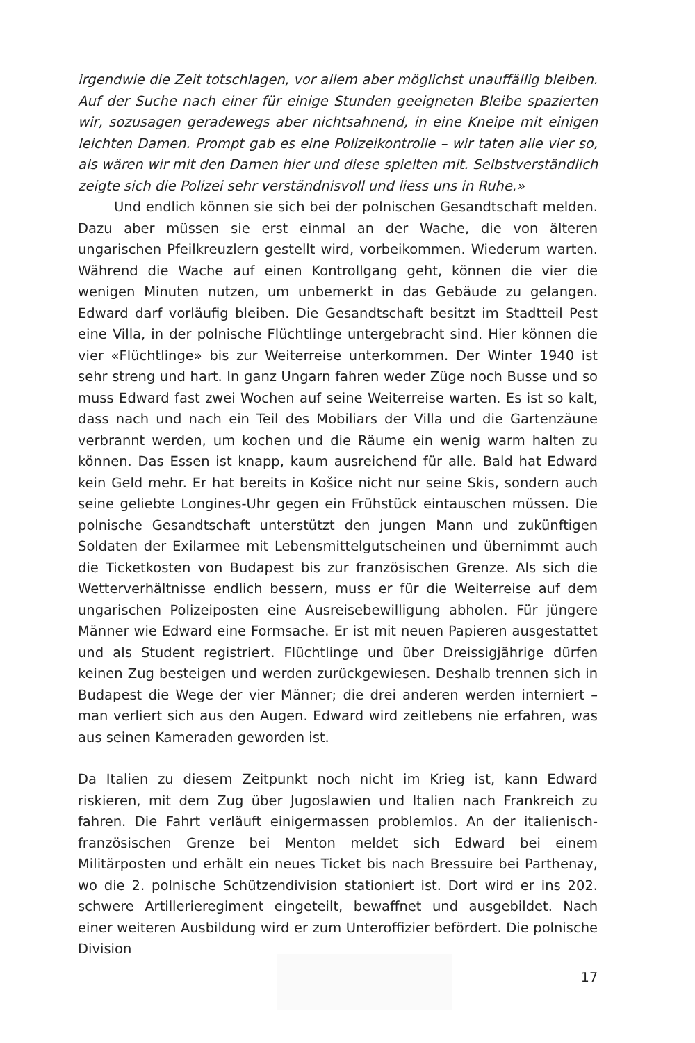irgendwie die Zeit totschlagen, vor allem aber möglichst unauffällig bleiben. Auf der Suche nach einer für einige Stunden geeigneten Bleibe spazierten wir, sozusagen geradewegs aber nichtsahnend, in eine Kneipe mit einigen leichten Damen. Prompt gab es eine Polizeikontrolle – wir taten alle vier so, als wären wir mit den Damen hier und diese spielten mit. Selbstverständlich zeigte sich die Polizei sehr verständnisvoll und liess uns in Ruhe.»
Und endlich können sie sich bei der polnischen Gesandtschaft melden. Dazu aber müssen sie erst einmal an der Wache, die von älteren ungarischen Pfeilkreuzlern gestellt wird, vorbeikommen. Wiederum warten. Während die Wache auf einen Kontrollgang geht, können die vier die wenigen Minuten nutzen, um unbemerkt in das Gebäude zu gelangen. Edward darf vorläufig bleiben. Die Gesandtschaft besitzt im Stadtteil Pest eine Villa, in der polnische Flüchtlinge untergebracht sind. Hier können die vier «Flüchtlinge» bis zur Weiterreise unterkommen. Der Winter 1940 ist sehr streng und hart. In ganz Ungarn fahren weder Züge noch Busse und so muss Edward fast zwei Wochen auf seine Weiterreise warten. Es ist so kalt, dass nach und nach ein Teil des Mobiliars der Villa und die Gartenzäune verbrannt werden, um kochen und die Räume ein wenig warm halten zu können. Das Essen ist knapp, kaum ausreichend für alle. Bald hat Edward kein Geld mehr. Er hat bereits in Košice nicht nur seine Skis, sondern auch seine geliebte Longines-Uhr gegen ein Frühstück eintauschen müssen. Die polnische Gesandtschaft unterstützt den jungen Mann und zukünftigen Soldaten der Exilarmee mit Lebensmittelgutscheinen und übernimmt auch die Ticketkosten von Budapest bis zur französischen Grenze. Als sich die Wetterverhältnisse endlich bessern, muss er für die Weiterreise auf dem ungarischen Polizeiposten eine Ausreisebewilligung abholen. Für jüngere Männer wie Edward eine Formsache. Er ist mit neuen Papieren ausgestattet und als Student registriert. Flüchtlinge und über Dreissigjährige dürfen keinen Zug besteigen und werden zurückgewiesen. Deshalb trennen sich in Budapest die Wege der vier Männer; die drei anderen werden interniert – man verliert sich aus den Augen. Edward wird zeitlebens nie erfahren, was aus seinen Kameraden geworden ist.
Da Italien zu diesem Zeitpunkt noch nicht im Krieg ist, kann Edward riskieren, mit dem Zug über Jugoslawien und Italien nach Frankreich zu fahren. Die Fahrt verläuft einigermassen problemlos. An der italienisch-französischen Grenze bei Menton meldet sich Edward bei einem Militärposten und erhält ein neues Ticket bis nach Bressuire bei Parthenay, wo die 2. polnische Schützendivision stationiert ist. Dort wird er ins 202. schwere Artillerieregiment eingeteilt, bewaffnet und ausgebildet. Nach einer weiteren Ausbildung wird er zum Unteroffizier befördert. Die polnische Division
17